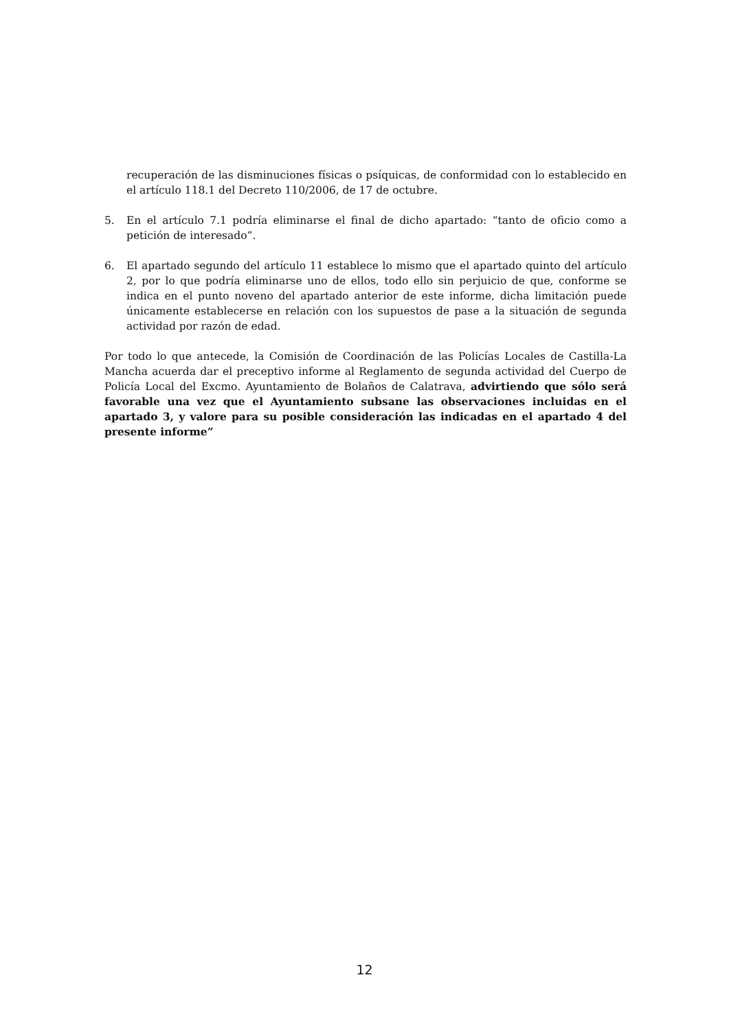recuperación de las disminuciones físicas o psíquicas, de conformidad con lo establecido en el artículo 118.1 del Decreto 110/2006, de 17 de octubre.
5. En el artículo 7.1 podría eliminarse el final de dicho apartado: “tanto de oficio como a petición de interesado”.
6. El apartado segundo del artículo 11 establece lo mismo que el apartado quinto del artículo 2, por lo que podría eliminarse uno de ellos, todo ello sin perjuicio de que, conforme se indica en el punto noveno del apartado anterior de este informe, dicha limitación puede únicamente establecerse en relación con los supuestos de pase a la situación de segunda actividad por razón de edad.
Por todo lo que antecede, la Comisión de Coordinación de las Policías Locales de Castilla-La Mancha acuerda dar el preceptivo informe al Reglamento de segunda actividad del Cuerpo de Policía Local del Excmo. Ayuntamiento de Bolaños de Calatrava, advirtiendo que sólo será favorable una vez que el Ayuntamiento subsane las observaciones incluidas en el apartado 3, y valore para su posible consideración las indicadas en el apartado 4 del presente informe”
12